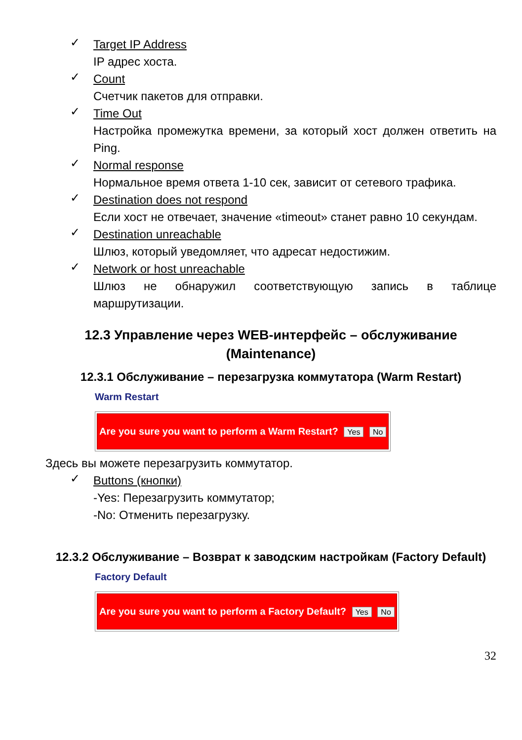✓
Target IP Address
IP адрес хоста.
✓
Count
Счетчик пакетов для отправки.
✓
Time Out
Настройка промежутка времени, за который хост должен ответить на Ping.
✓
Normal response
Нормальное время ответа 1-10 сек, зависит от сетевого трафика.
✓
Destination does not respond
Если хост не отвечает, значение «timeout» станет равно 10 секундам.
✓
Destination unreachable
Шлюз, который уведомляет, что адресат недостижим.
✓
Network or host unreachable
Шлюз не обнаружил соответствующую запись в таблице маршрутизации.
12.3 Управление через WEB-интерфейс – обслуживание (Maintenance)
12.3.1 Обслуживание – перезагрузка коммутатора (Warm Restart)
Warm Restart
Are you sure you want to perform a Warm Restart? Yes No
Здесь вы можете перезагрузить коммутатор.
✓
Buttons (кнопки)
-Yes: Перезагрузить коммутатор;
-No: Отменить перезагрузку.
12.3.2 Обслуживание – Возврат к заводским настройкам (Factory Default)
Factory Default
Are you sure you want to perform a Factory Default? Yes No
32